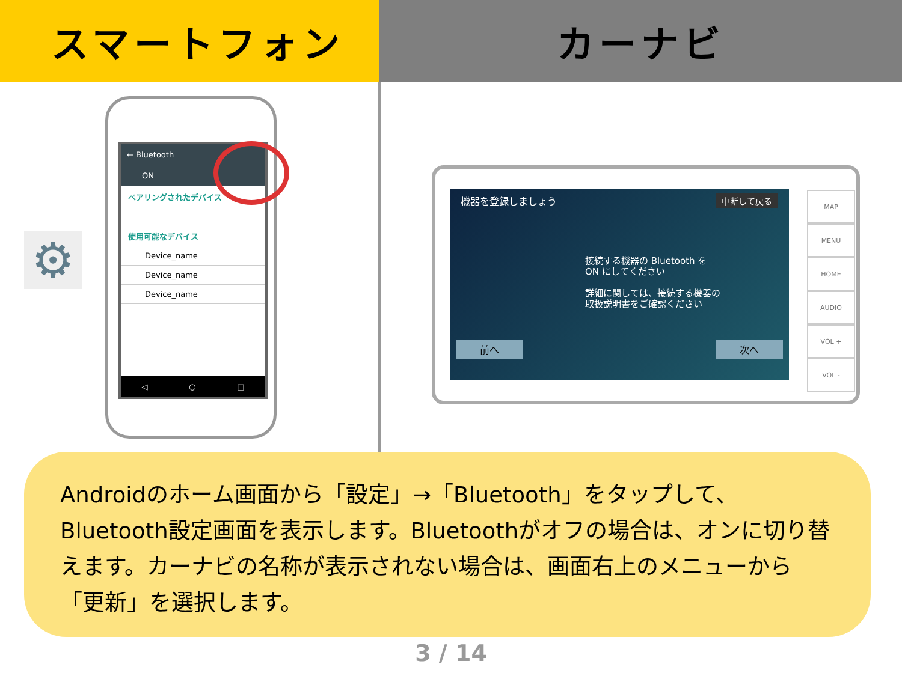スマートフォン カーナビ
⚙
← Bluetooth
ON
ペアリングされたデバイス
使用可能なデバイス
Device_name
Device_name
Device_name
◁ ○ □
機器を登録しましょう 中断して戻る
接続する機器の Bluetooth を
ON にしてください
詳細に関しては、接続する機器の
取扱説明書をご確認ください
前へ 次へ
MAP
MENU
HOME
AUDIO
VOL +
VOL -
Androidのホーム画面から「設定」→「Bluetooth」をタップして、Bluetooth設定画面を表示します。Bluetoothがオフの場合は、オンに切り替えます。カーナビの名称が表示されない場合は、画面右上のメニューから「更新」を選択します。
3 / 14